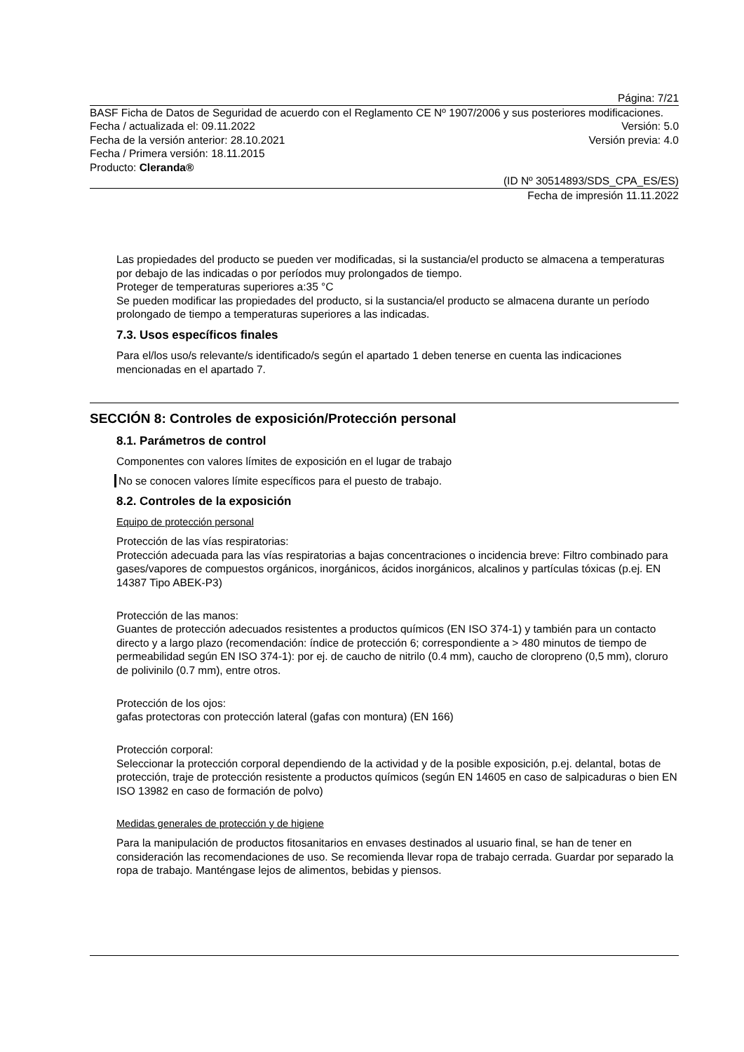Página: 7/21
BASF Ficha de Datos de Seguridad de acuerdo con el Reglamento CE Nº 1907/2006 y sus posteriores modificaciones.
Fecha / actualizada el: 09.11.2022 Versión: 5.0
Fecha de la versión anterior: 28.10.2021 Versión previa: 4.0
Fecha / Primera versión: 18.11.2015
Producto: Cleranda®
(ID Nº 30514893/SDS_CPA_ES/ES)
Fecha de impresión 11.11.2022
Las propiedades del producto se pueden ver modificadas, si la sustancia/el producto se almacena a temperaturas por debajo de las indicadas o por períodos muy prolongados de tiempo.
Proteger de temperaturas superiores a:35 °C
Se pueden modificar las propiedades del producto, si la sustancia/el producto se almacena durante un período prolongado de tiempo a temperaturas superiores a las indicadas.
7.3. Usos específicos finales
Para el/los uso/s relevante/s identificado/s según el apartado 1 deben tenerse en cuenta las indicaciones mencionadas en el apartado 7.
SECCIÓN 8: Controles de exposición/Protección personal
8.1. Parámetros de control
Componentes con valores límites de exposición en el lugar de trabajo
No se conocen valores límite específicos para el puesto de trabajo.
8.2. Controles de la exposición
Equipo de protección personal
Protección de las vías respiratorias:
Protección adecuada para las vías respiratorias a bajas concentraciones o incidencia breve: Filtro combinado para gases/vapores de compuestos orgánicos, inorgánicos, ácidos inorgánicos, alcalinos y partículas tóxicas (p.ej. EN 14387 Tipo ABEK-P3)
Protección de las manos:
Guantes de protección adecuados resistentes a productos químicos (EN ISO 374-1) y también para un contacto directo y a largo plazo (recomendación: índice de protección 6; correspondiente a > 480 minutos de tiempo de permeabilidad según EN ISO 374-1): por ej. de caucho de nitrilo (0.4 mm), caucho de cloropreno (0,5 mm), cloruro de polivinilo (0.7 mm), entre otros.
Protección de los ojos:
gafas protectoras con protección lateral (gafas con montura) (EN 166)
Protección corporal:
Seleccionar la protección corporal dependiendo de la actividad y de la posible exposición, p.ej. delantal, botas de protección, traje de protección resistente a productos químicos (según EN 14605 en caso de salpicaduras o bien EN ISO 13982 en caso de formación de polvo)
Medidas generales de protección y de higiene
Para la manipulación de productos fitosanitarios en envases destinados al usuario final, se han de tener en consideración las recomendaciones de uso. Se recomienda llevar ropa de trabajo cerrada. Guardar por separado la ropa de trabajo. Manténgase lejos de alimentos, bebidas y piensos.